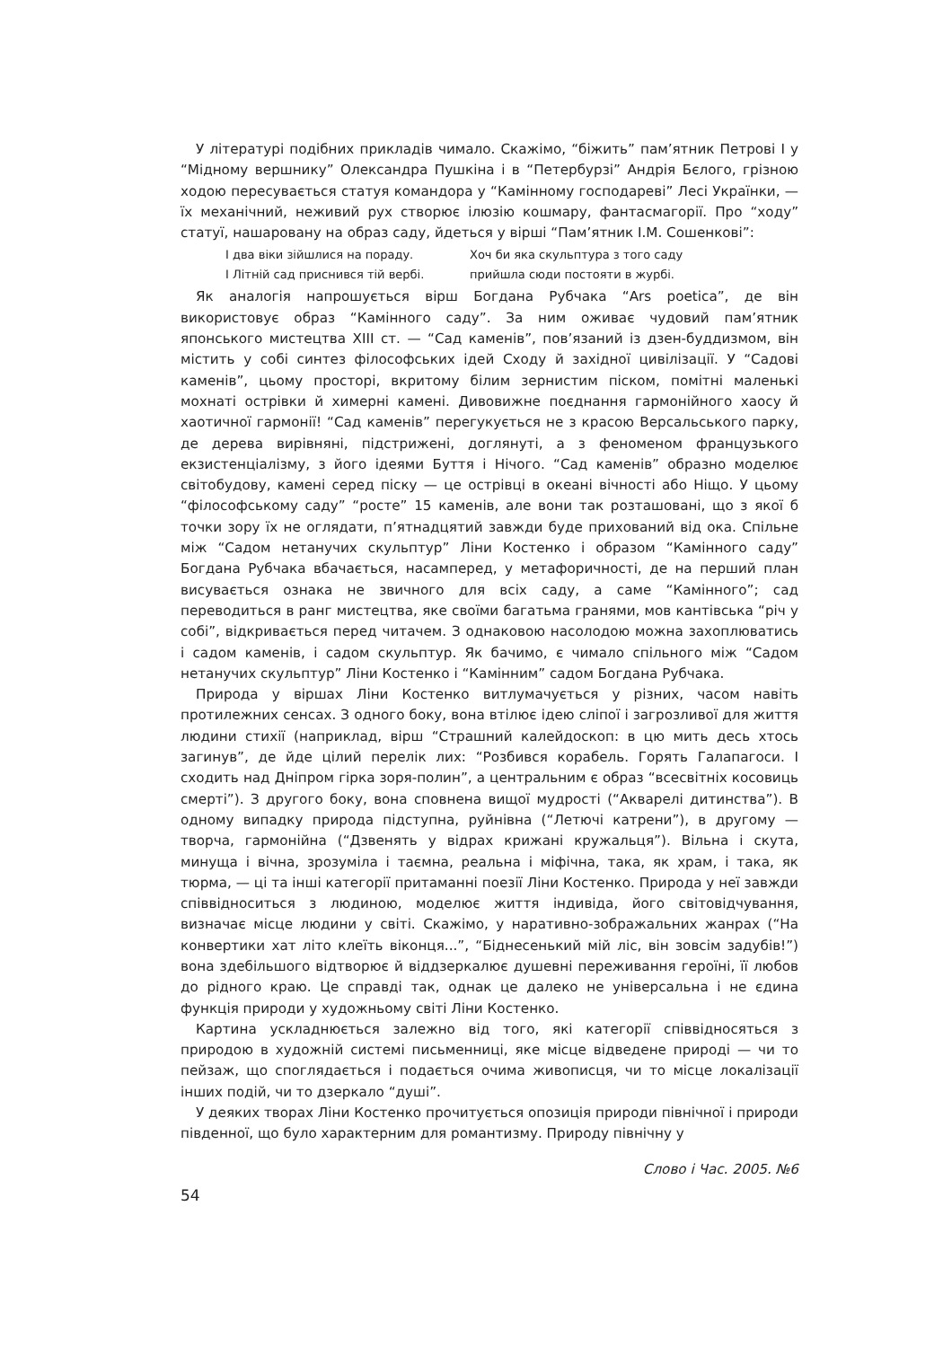У літературі подібних прикладів чимало. Скажімо, “біжить” пам’ятник Петрові І у “Мідному вершнику” Олександра Пушкіна і в “Петербурзі” Андрія Бєлого, грізною ходою пересувається статуя командора у “Камінному господареві” Лесі Українки, — їх механічний, неживий рух створює ілюзію кошмару, фантасмагорії. Про “ходу” статуї, нашаровану на образ саду, йдеться у вірші “Пам’ятник І.М. Сошенкові”:
І два віки зійшлися на пораду.
І Літній сад приснився тій вербі.
Хоч би яка скульптура з того саду
прийшла сюди постояти в журбі.
Як аналогія напрошується вірш Богдана Рубчака “Ars poetica”, де він використовує образ “Камінного саду”. За ним оживає чудовий пам’ятник японського мистецтва XIII ст. — “Сад каменів”, пов’язаний із дзен-буддизмом, він містить у собі синтез філософських ідей Сходу й західної цивілізації. У “Садові каменів”, цьому просторі, вкритому білим зернистим піском, помітні маленькі мохнаті острівки й химерні камені. Дивовижне поєднання гармонійного хаосу й хаотичної гармонії! “Сад каменів” перегукується не з красою Версальського парку, де дерева вирівняні, підстрижені, доглянуті, а з феноменом французького екзистенціалізму, з його ідеями Буття і Нічого. “Сад каменів” образно моделює світобудову, камені серед піску — це острівці в океані вічності або Ніщо. У цьому “філософському саду” “росте” 15 каменів, але вони так розташовані, що з якої б точки зору їх не оглядати, п’ятнадцятий завжди буде прихований від ока. Спільне між “Садом нетанучих скульптур” Ліни Костенко і образом “Камінного саду” Богдана Рубчака вбачається, насамперед, у метафоричності, де на перший план висувається ознака не звичного для всіх саду, а саме “Камінного”; сад переводиться в ранг мистецтва, яке своїми багатьма гранями, мов кантівська “річ у собі”, відкривається перед читачем. З однаковою насолодою можна захоплюватись і садом каменів, і садом скульптур. Як бачимо, є чимало спільного між “Садом нетанучих скульптур” Ліни Костенко і “Камінним” садом Богдана Рубчака.
Природа у віршах Ліни Костенко витлумачується у різних, часом навіть протилежних сенсах. З одного боку, вона втілює ідею сліпої і загрозливої для життя людини стихії (наприклад, вірш “Страшний калейдоскоп: в цю мить десь хтось загинув”, де йде цілий перелік лих: “Розбився корабель. Горять Галапагоси. І сходить над Дніпром гірка зоря-полин”, а центральним є образ “всесвітніх косовиць смерті”). З другого боку, вона сповнена вищої мудрості (“Акварелі дитинства”). В одному випадку природа підступна, руйнівна (“Летючі катрени”), в другому — творча, гармонійна (“Дзвенять у відрах крижані кружальця”). Вільна і скута, минуща і вічна, зрозуміла і таємна, реальна і міфічна, така, як храм, і така, як тюрма, — ці та інші категорії притаманні поезії Ліни Костенко. Природа у неї завжди співвідноситься з людиною, моделює життя індивіда, його світовідчування, визначає місце людини у світі. Скажімо, у наративно-зображальних жанрах (“На конвертики хат літо клеїть віконця...”, “Біднесенький мій ліс, він зовсім задубів!”) вона здебільшого відтворює й віддзеркалює душевні переживання героїні, її любов до рідного краю. Це справді так, однак це далеко не універсальна і не єдина функція природи у художньому світі Ліни Костенко.
Картина ускладнюється залежно від того, які категорії співвідносяться з природою в художній системі письменниці, яке місце відведене природі — чи то пейзаж, що споглядається і подається очима живописця, чи то місце локалізації інших подій, чи то дзеркало “душі”.
У деяких творах Ліни Костенко прочитується опозиція природи північної і природи південної, що було характерним для романтизму. Природу північну у
Слово і Час. 2005. №6
54